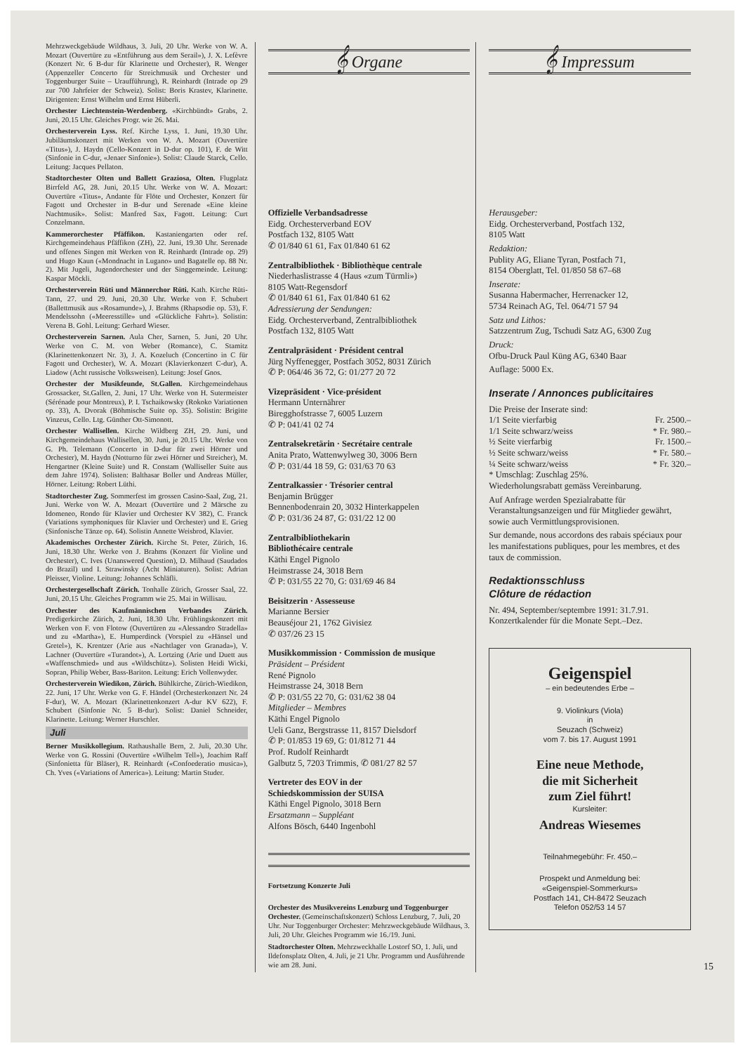Mehrzweckgebäude Wildhaus, 3. Juli, 20 Uhr. Werke von W. A. Mozart (Ouvertüre zu «Entführung aus dem Serail»), J. X. Lefèvre (Konzert Nr. 6 B-dur für Klarinette und Orchester), R. Wenger (Appenzeller Concerto für Streichmusik und Orchester und Toggenburger Suite – Uraufführung), R. Reinhardt (Intrade op 29 zur 700 Jahrfeier der Schweiz). Solist: Boris Krastev, Klarinette. Dirigenten: Ernst Wilhelm und Ernst Hüberli.
Orchester Liechtenstein-Werdenberg. «Kirchbündt» Grabs, 2. Juni, 20.15 Uhr. Gleiches Progr. wie 26. Mai.
Orchesterverein Lyss. Ref. Kirche Lyss, 1. Juni, 19.30 Uhr. Jubiläumskonzert mit Werken von W. A. Mozart (Ouvertüre «Titus»), J. Haydn (Cello-Konzert in D-dur op. 101), F. de Witt (Sinfonie in C-dur, «Jenaer Sinfonie»). Solist: Claude Starck, Cello. Leitung: Jacques Pellaton.
Stadtorchester Olten und Ballett Graziosa, Olten. Flugplatz Birrfeld AG, 28. Juni, 20.15 Uhr. Werke von W. A. Mozart: Ouvertüre «Titus», Andante für Flöte und Orchester, Konzert für Fagott und Orchester in B-dur und Serenade «Eine kleine Nachtmusik». Solist: Manfred Sax, Fagott. Leitung: Curt Conzelmann.
Kammerorchester Pfäffikon. Kastaniengarten oder ref. Kirchgemeindehaus Pfäffikon (ZH), 22. Juni, 19.30 Uhr. Serenade und offenes Singen mit Werken von R. Reinhardt (Intrade op. 29) und Hugo Kaun («Mondnacht in Lugano» und Bagatelle op. 88 Nr. 2). Mit Jugeli, Jugendorchester und der Singgemeinde. Leitung: Kaspar Möckli.
Orchesterverein Rüti und Männerchor Rüti. Kath. Kirche Rüti-Tann, 27. und 29. Juni, 20.30 Uhr. Werke von F. Schubert (Ballettmusik aus «Rosamunde»), J. Brahms (Rhapsodie op. 53), F. Mendelssohn («Meeresstille» und «Glückliche Fahrt»). Solistin: Verena B. Gohl. Leitung: Gerhard Wieser.
Orchesterverein Sarnen. Aula Cher, Sarnen, 5. Juni, 20 Uhr. Werke von C. M. von Weber (Romance), C. Stamitz (Klarinettenkonzert Nr. 3), J. A. Kozeluch (Concertino in C für Fagott und Orchester), W. A. Mozart (Klavierkonzert C-dur), A. Liadow (Acht russische Volksweisen). Leitung: Josef Gnos.
Orchester der Musikfeunde, St.Gallen. Kirchgemeindehaus Grossacker, St.Gallen, 2. Juni, 17 Uhr. Werke von H. Sutermeister (Sérénade pour Montreux), P. I. Tschaikowsky (Rokoko Variationen op. 33), A. Dvorak (Böhmische Suite op. 35). Solistin: Brigitte Vinzeus, Cello. Ltg. Günther Ott-Simonott.
Orchester Wallisellen. Kirche Wildberg ZH, 29. Juni, und Kirchgemeindehaus Wallisellen, 30. Juni, je 20.15 Uhr. Werke von G. Ph. Telemann (Concerto in D-dur für zwei Hörner und Orchester), M. Haydn (Notturno für zwei Hörner und Streicher), M. Hengartner (Kleine Suite) und R. Constam (Walliseller Suite aus dem Jahre 1974). Solisten: Balthasar Boller und Andreas Müller, Hörner. Leitung: Robert Lüthi.
Stadtorchester Zug. Sommerfest im grossen Casino-Saal, Zug, 21. Juni. Werke von W. A. Mozart (Ouvertüre und 2 Märsche zu Idomeneo, Rondo für Klavier und Orchester KV 382), C. Franck (Variations symphoniques für Klavier und Orchester) und E. Grieg (Sinfonische Tänze op. 64). Solistin Annette Weisbrod, Klavier.
Akademisches Orchester Zürich. Kirche St. Peter, Zürich, 16. Juni, 18.30 Uhr. Werke von J. Brahms (Konzert für Violine und Orchester), C. Ives (Unanswered Question), D. Milhaud (Saudados do Brazil) und I. Strawinsky (Acht Miniaturen). Solist: Adrian Pleisser, Violine. Leitung: Johannes Schläfli.
Orchestergesellschaft Zürich. Tonhalle Zürich, Grosser Saal, 22. Juni, 20.15 Uhr. Gleiches Programm wie 25. Mai in Willisau.
Orchester des Kaufmännischen Verbandes Zürich. Predigerkirche Zürich, 2. Juni, 18.30 Uhr. Frühlingskonzert mit Werken von F. von Flotow (Ouvertüren zu «Alessandro Stradella» und zu «Martha»), E. Humperdinck (Vorspiel zu «Hänsel und Gretel»), K. Krentzer (Arie aus «Nachtlager von Granada»), V. Lachner (Ouvertüre «Turandot»), A. Lortzing (Arie und Duett aus «Waffenschmied» und aus «Wildschütz»). Solisten Heidi Wicki, Sopran, Philip Weber, Bass-Bariton. Leitung: Erich Vollenwyder.
Orchesterverein Wiedikon, Zürich. Bühlkirche, Zürich-Wiedikon, 22. Juni, 17 Uhr. Werke von G. F. Händel (Orchesterkonzert Nr. 24 F-dur), W. A. Mozart (Klarinettenkonzert A-dur KV 622), F. Schubert (Sinfonie Nr. 5 B-dur). Solist: Daniel Schneider, Klarinette. Leitung: Werner Hurschler.
Juli
Berner Musikkollegium. Rathaushalle Bern, 2. Juli, 20.30 Uhr. Werke von G. Rossini (Ouvertüre «Wilhelm Tell»), Joachim Raff (Sinfonietta für Bläser), R. Reinhardt («Confoederatio musica»), Ch. Yves («Variations of America»). Leitung: Martin Studer.
𝄞 Organe
Offizielle Verbandsadresse
Eidg. Orchesterverband EOV
Postfach 132, 8105 Watt
✆ 01/840 61 61, Fax 01/840 61 62
Zentralbibliothek · Bibliothèque centrale
Niederhaslistrasse 4 (Haus «zum Türmli»)
8105 Watt-Regensdorf
✆ 01/840 61 61, Fax 01/840 61 62
Adressierung der Sendungen:
Eidg. Orchesterverband, Zentralbibliothek
Postfach 132, 8105 Watt
Zentralpräsident · Président central
Jürg Nyffenegger, Postfach 3052, 8031 Zürich
✆ P: 064/46 36 72, G: 01/277 20 72
Vizepräsident · Vice-président
Hermann Unternährer
Biregghofstrasse 7, 6005 Luzern
✆ P: 041/41 02 74
Zentralsekretärin · Secrétaire centrale
Anita Prato, Wattenwylweg 30, 3006 Bern
✆ P: 031/44 18 59, G: 031/63 70 63
Zentralkassier · Trésorier central
Benjamin Brügger
Bennenbodenrain 20, 3032 Hinterkappelen
✆ P: 031/36 24 87, G: 031/22 12 00
Zentralbibliothekarin
Bibliothécaire centrale
Käthi Engel Pignolo
Heimstrasse 24, 3018 Bern
✆ P: 031/55 22 70, G: 031/69 46 84
Beisitzerin · Assesseuse
Marianne Bersier
Beauséjour 21, 1762 Givisiez
✆ 037/26 23 15
Musikkommission · Commission de musique
Präsident – Président
René Pignolo
Heimstrasse 24, 3018 Bern
✆ P: 031/55 22 70, G: 031/62 38 04
Mitglieder – Membres
Käthi Engel Pignolo
Ueli Ganz, Bergstrasse 11, 8157 Dielsdorf
✆ P: 01/853 19 69, G: 01/812 71 44
Prof. Rudolf Reinhardt
Galbutz 5, 7203 Trimmis, ✆ 081/27 82 57
Vertreter des EOV in der
Schiedskommission der SUISA
Käthi Engel Pignolo, 3018 Bern
Ersatzmann – Suppléant
Alfons Bösch, 6440 Ingenbohl
Fortsetzung Konzerte Juli
Orchester des Musikvereins Lenzburg und Toggenburger Orchester. (Gemeinschaftskonzert) Schloss Lenzburg, 7. Juli, 20 Uhr. Nur Toggenburger Orchester: Mehrzweckgebäude Wildhaus, 3. Juli, 20 Uhr. Gleiches Programm wie 16./19. Juni.
Stadtorchester Olten. Mehrzweckhalle Lostorf SO, 1. Juli, und Ildefonsplatz Olten, 4. Juli, je 21 Uhr. Programm und Ausführende wie am 28. Juni.
𝄞 Impressum
Herausgeber:
Eidg. Orchesterverband, Postfach 132,
8105 Watt
Redaktion:
Publity AG, Eliane Tyran, Postfach 71,
8154 Oberglatt, Tel. 01/850 58 67–68
Inserate:
Susanna Habermacher, Herrenacker 12,
5734 Reinach AG, Tel. 064/71 57 94
Satz und Lithos:
Satzzentrum Zug, Tschudi Satz AG, 6300 Zug
Druck:
Ofbu-Druck Paul Küng AG, 6340 Baar
Auflage: 5000 Ex.
Inserate / Annonces publicitaires
Die Preise der Inserate sind:
1/1 Seite vierfarbig Fr. 2500.–
1/1 Seite schwarz/weiss * Fr. 980.–
½ Seite vierfarbig Fr. 1500.–
½ Seite schwarz/weiss * Fr. 580.–
¼ Seite schwarz/weiss * Fr. 320.–
* Umschlag: Zuschlag 25%.
Wiederholungsrabatt gemäss Vereinbarung.
Auf Anfrage werden Spezialrabatte für Veranstaltungsanzeigen und für Mitglieder gewährt, sowie auch Vermittlungsprovisionen.
Sur demande, nous accordons des rabais spéciaux pour les manifestations publiques, pour les membres, et des taux de commission.
Redaktionsschluss
Clôture de rédaction
Nr. 494, September/septembre 1991: 31.7.91.
Konzertkalender für die Monate Sept.–Dez.
Geigenspiel
– ein bedeutendes Erbe –
9. Violinkurs (Viola)
in
Seuzach (Schweiz)
vom 7. bis 17. August 1991
Eine neue Methode,
die mit Sicherheit
zum Ziel führt!
Kursleiter:
Andreas Wiesemes
Teilnahmegebühr: Fr. 450.–
Prospekt und Anmeldung bei:
«Geigenspiel-Sommerkurs»
Postfach 141, CH-8472 Seuzach
Telefon 052/53 14 57
15